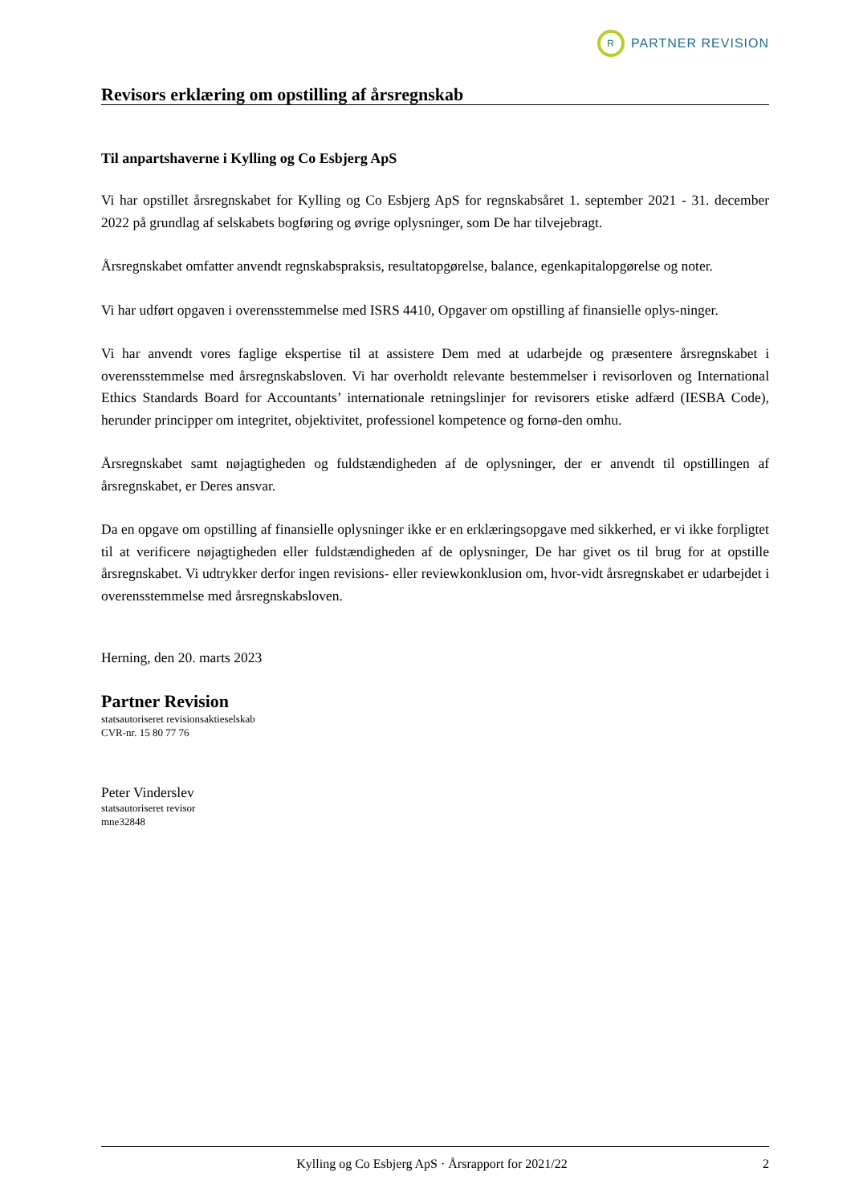R PARTNER REVISION
Revisors erklæring om opstilling af årsregnskab
Til anpartshaverne i Kylling og Co Esbjerg ApS
Vi har opstillet årsregnskabet for Kylling og Co Esbjerg ApS for regnskabsåret 1. september 2021 - 31. december 2022 på grundlag af selskabets bogføring og øvrige oplysninger, som De har tilvejebragt.
Årsregnskabet omfatter anvendt regnskabspraksis, resultatopgørelse, balance, egenkapitalopgørelse og noter.
Vi har udført opgaven i overensstemmelse med ISRS 4410, Opgaver om opstilling af finansielle oplys-ninger.
Vi har anvendt vores faglige ekspertise til at assistere Dem med at udarbejde og præsentere årsregnskabet i overensstemmelse med årsregnskabsloven. Vi har overholdt relevante bestemmelser i revisorloven og International Ethics Standards Board for Accountants’ internationale retningslinjer for revisorers etiske adfærd (IESBA Code), herunder principper om integritet, objektivitet, professionel kompetence og fornø-den omhu.
Årsregnskabet samt nøjagtigheden og fuldstændigheden af de oplysninger, der er anvendt til opstillingen af årsregnskabet, er Deres ansvar.
Da en opgave om opstilling af finansielle oplysninger ikke er en erklæringsopgave med sikkerhed, er vi ikke forpligtet til at verificere nøjagtigheden eller fuldstændigheden af de oplysninger, De har givet os til brug for at opstille årsregnskabet. Vi udtrykker derfor ingen revisions- eller reviewkonklusion om, hvor-vidt årsregnskabet er udarbejdet i overensstemmelse med årsregnskabsloven.
Herning, den 20. marts 2023
Partner Revision
statsautoriseret revisionsaktieselskab
CVR-nr. 15 80 77 76
Peter Vinderslev
statsautoriseret revisor
mne32848
Kylling og Co Esbjerg ApS · Årsrapport for 2021/22 2